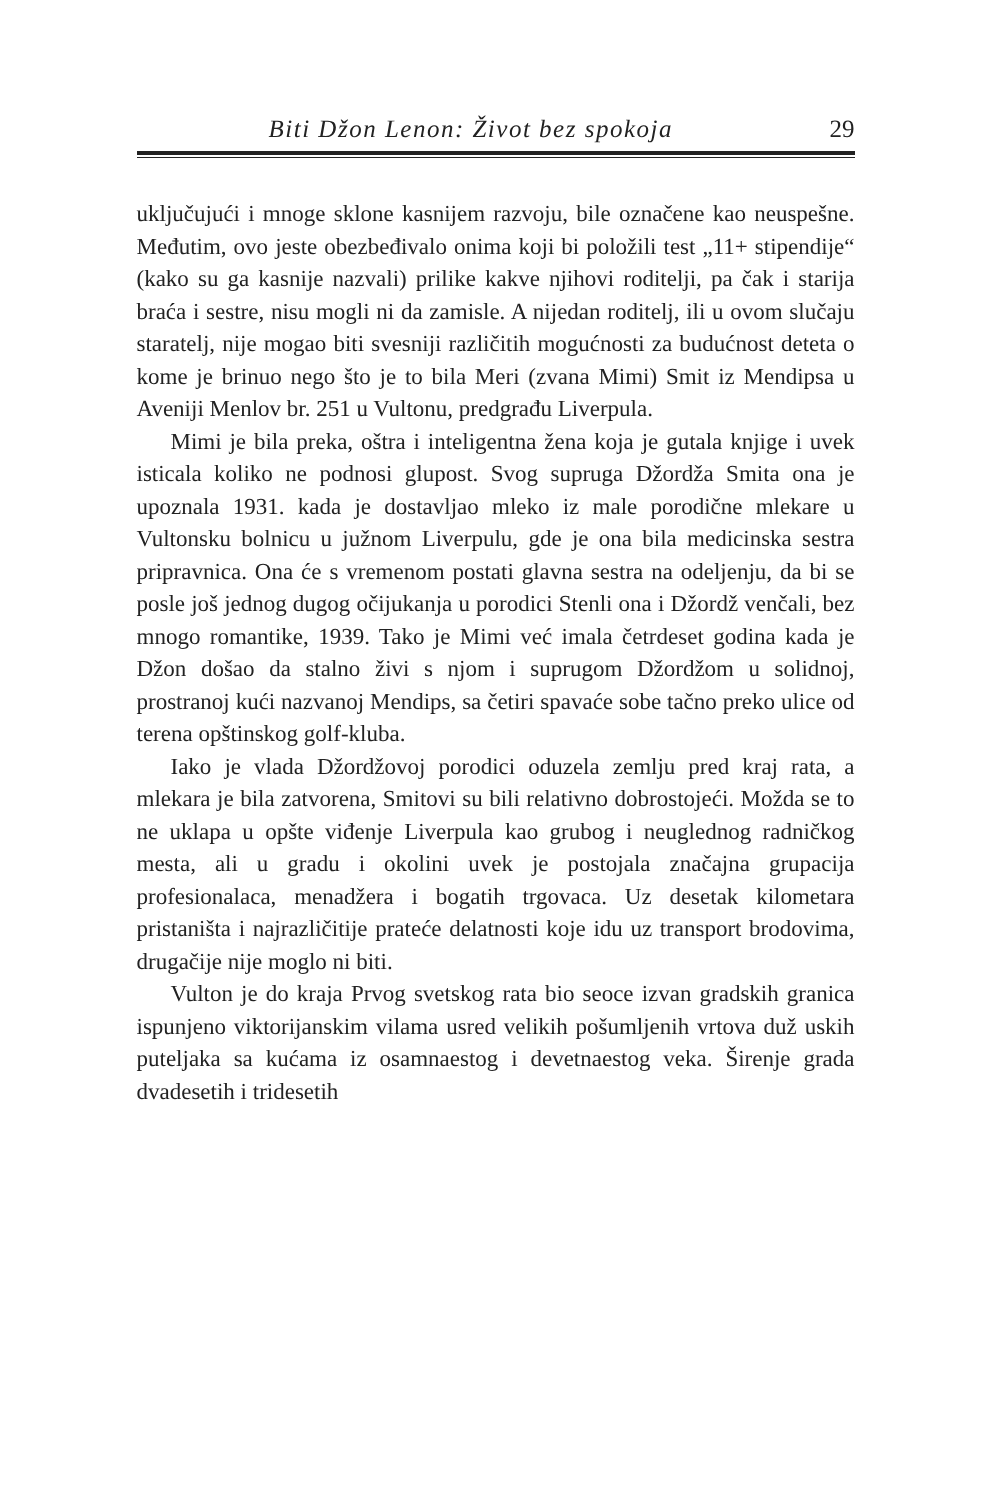Biti Džon Lenon: Život bez spokoja 29
uključujući i mnoge sklone kasnijem razvoju, bile označene kao neuspešne. Međutim, ovo jeste obezbeđivalo onima koji bi položili test „11+ stipendije“ (kako su ga kasnije nazvali) prilike kakve njihovi roditelji, pa čak i starija braća i sestre, nisu mogli ni da zamisle. A nijedan roditelj, ili u ovom slučaju staratelj, nije mogao biti svesniji različitih mogućnosti za budućnost deteta o kome je brinuo nego što je to bila Meri (zvana Mimi) Smit iz Mendipsa u Aveniji Menlov br. 251 u Vultonu, predgrađu Liverpula.
Mimi je bila preka, oštra i inteligentna žena koja je gutala knjige i uvek isticala koliko ne podnosi glupost. Svog supruga Džordža Smita ona je upoznala 1931. kada je dostavljao mleko iz male porodične mlekare u Vultonsku bolnicu u južnom Liverpulu, gde je ona bila medicinska sestra pripravnica. Ona će s vremenom postati glavna sestra na odeljenju, da bi se posle još jednog dugog očijukanja u porodici Stenli ona i Džordž venčali, bez mnogo romantike, 1939. Tako je Mimi već imala četrdeset godina kada je Džon došao da stalno živi s njom i suprugom Džordžom u solidnoj, prostranoj kući nazvanoj Mendips, sa četiri spavaće sobe tačno preko ulice od terena opštinskog golf-kluba.
Iako je vlada Džordžovoj porodici oduzela zemlju pred kraj rata, a mlekara je bila zatvorena, Smitovi su bili relativno dobrostojeći. Možda se to ne uklapa u opšte viđenje Liverpula kao grubog i neuglednog radničkog mesta, ali u gradu i okolini uvek je postojala značajna grupacija profesionalaca, menadžera i bogatih trgovaca. Uz desetak kilometara pristaništa i najrazličitije prateće delatnosti koje idu uz transport brodovima, drugačije nije moglo ni biti.
Vulton je do kraja Prvog svetskog rata bio seoce izvan gradskih granica ispunjeno viktorijanskim vilama usred velikih pošumljenih vrtova duž uskih puteljaka sa kućama iz osamnaestog i devetnaestog veka. Širenje grada dvadesetih i tridesetih